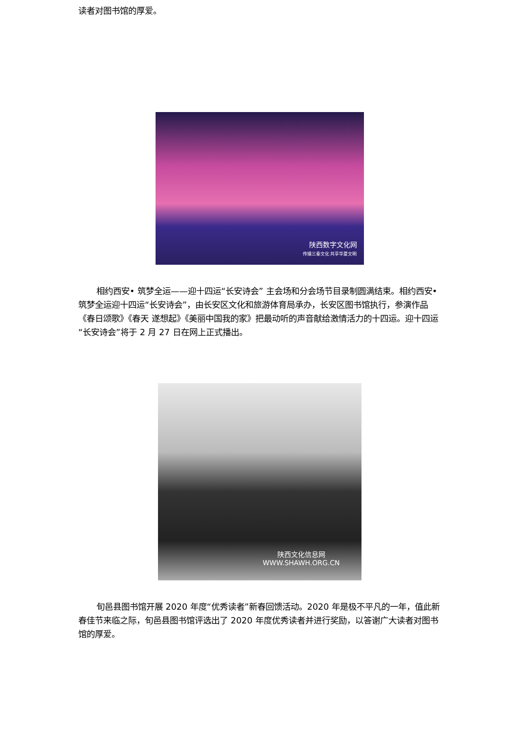读者对图书馆的厚爱。
陕西数字文化网
传播三秦文化 共享华夏文明
相约西安• 筑梦全运——迎十四运“长安诗会” 主会场和分会场节目录制圆满结束。相约西安•筑梦全运迎十四运“长安诗会”，由长安区文化和旅游体育局承办，长安区图书馆执行，参演作品《春日颂歌》《春天 遂想起》《美丽中国我的家》把最动听的声音献给激情活力的十四运。迎十四运“长安诗会”将于 2 月 27 日在网上正式播出。
陕西文化信息网
WWW.SHAWH.ORG.CN
旬邑县图书馆开展 2020 年度“优秀读者”新春回馈活动。2020 年是极不平凡的一年，值此新春佳节来临之际，旬邑县图书馆评选出了 2020 年度优秀读者并进行奖励，以答谢广大读者对图书馆的厚爱。